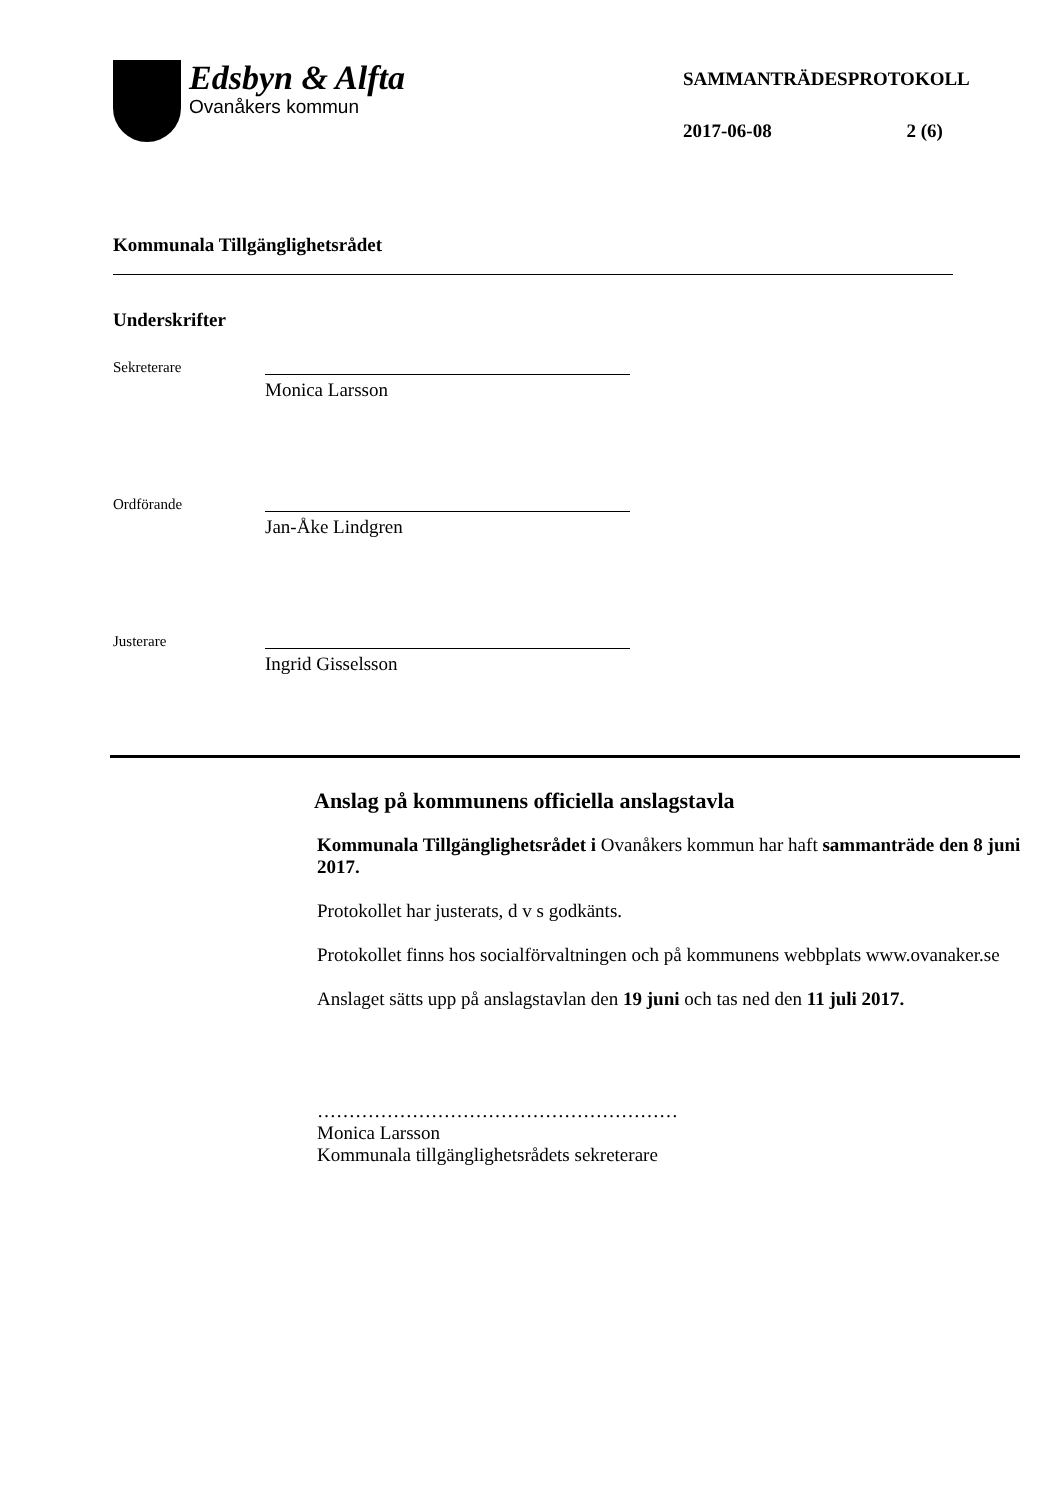Edsbyn & Alfta
Ovanåkers kommun
SAMMANTRÄDESPROTOKOLL
2017-06-08 2 (6)
Kommunala Tillgänglighetsrådet
Underskrifter
Sekreterare
Monica Larsson
Ordförande
Jan-Åke Lindgren
Justerare
Ingrid Gisselsson
Anslag på kommunens officiella anslagstavla
Kommunala Tillgänglighetsrådet i Ovanåkers kommun har haft sammanträde den 8 juni 2017.
Protokollet har justerats, d v s godkänts.
Protokollet finns hos socialförvaltningen och på kommunens webbplats www.ovanaker.se
Anslaget sätts upp på anslagstavlan den 19 juni och tas ned den 11 juli 2017.
…………………………………………………
Monica Larsson
Kommunala tillgänglighetsrådets sekreterare